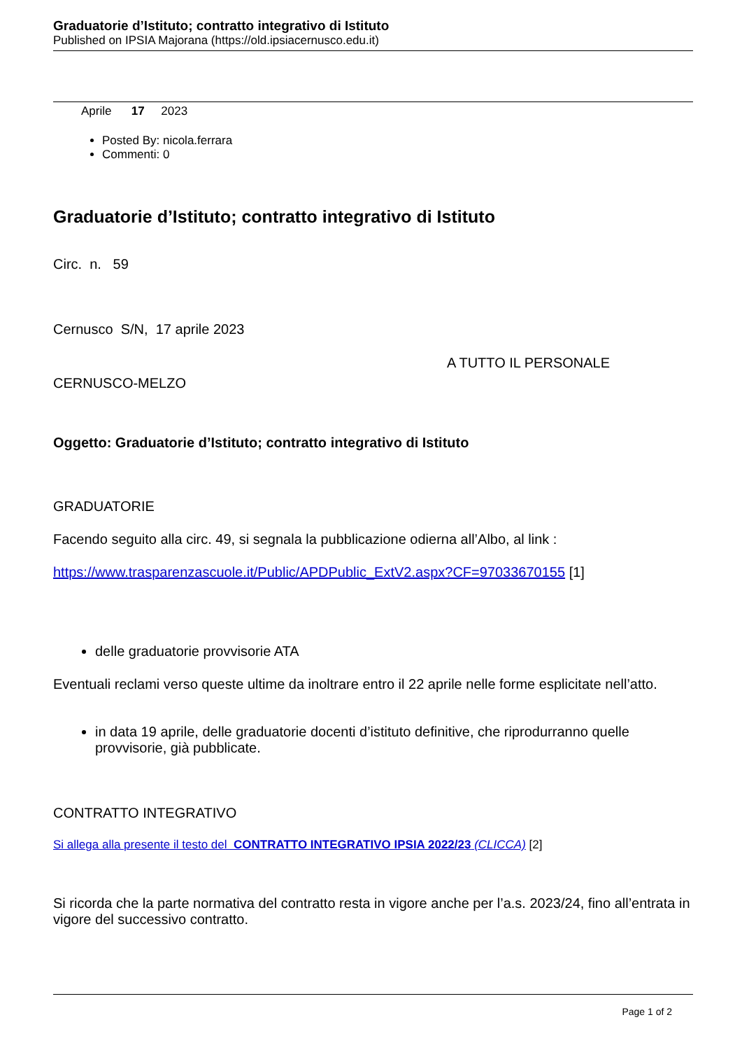Graduatorie d’Istituto; contratto integrativo di Istituto
Published on IPSIA Majorana (https://old.ipsiacernusco.edu.it)
Aprile 17 2023
Posted By: nicola.ferrara
Commenti: 0
Graduatorie d’Istituto; contratto integrativo di Istituto
Circ. n. 59
Cernusco S/N, 17 aprile 2023
A TUTTO IL PERSONALE
CERNUSCO-MELZO
Oggetto: Graduatorie d’Istituto; contratto integrativo di Istituto
GRADUATORIE
Facendo seguito alla circ. 49, si segnala la pubblicazione odierna all’Albo, al link :
https://www.trasparenzascuole.it/Public/APDPublic_ExtV2.aspx?CF=97033670155 [1]
delle graduatorie provvisorie ATA
Eventuali reclami verso queste ultime da inoltrare entro il 22 aprile nelle forme esplicitate nell’atto.
in data 19 aprile, delle graduatorie docenti d’istituto definitive, che riprodurranno quelle provvisorie, già pubblicate.
CONTRATTO INTEGRATIVO
Si allega alla presente il testo del CONTRATTO INTEGRATIVO IPSIA 2022/23 (CLICCA) [2]
Si ricorda che la parte normativa del contratto resta in vigore anche per l’a.s. 2023/24, fino all’entrata in vigore del successivo contratto.
Page 1 of 2